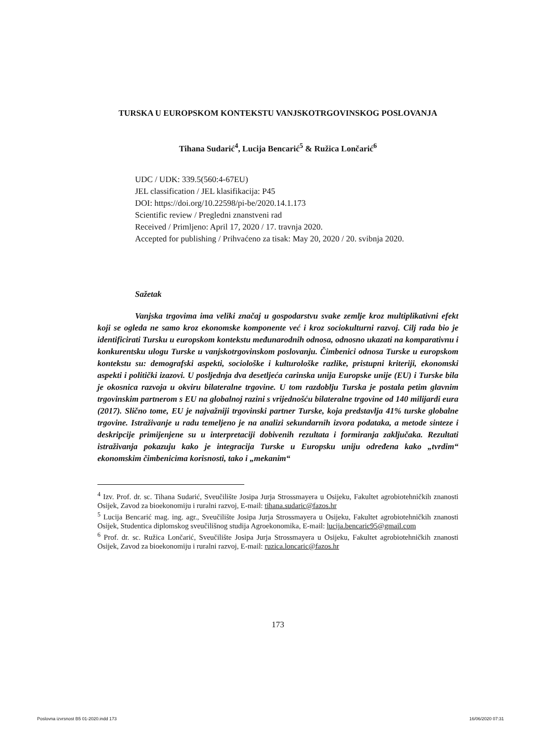TURSKA U EUROPSKOM KONTEKSTU VANJSKOTRGOVINSKOG POSLOVANJA
Tihana Sudarić<sup>4</sup>, Lucija Bencarić<sup>5</sup> & Ružica Lončarić<sup>6</sup>
UDC / UDK: 339.5(560:4-67EU)
JEL classification / JEL klasifikacija: P45
DOI: https://doi.org/10.22598/pi-be/2020.14.1.173
Scientific review / Pregledni znanstveni rad
Received / Primljeno: April 17, 2020 / 17. travnja 2020.
Accepted for publishing / Prihvaćeno za tisak: May 20, 2020 / 20. svibnja 2020.
Sažetak
Vanjska trgovima ima veliki značaj u gospodarstvu svake zemlje kroz multiplikativni efekt koji se ogleda ne samo kroz ekonomske komponente već i kroz sociokulturni razvoj. Cilj rada bio je identificirati Tursku u europskom kontekstu međunarodnih odnosa, odnosno ukazati na komparativnu i konkurentsku ulogu Turske u vanjskotrgovinskom poslovanju. Čimbenici odnosa Turske u europskom kontekstu su: demografski aspekti, sociološke i kulturološke razlike, pristupni kriteriji, ekonomski aspekti i politički izazovi. U posljednja dva desetljeća carinska unija Europske unije (EU) i Turske bila je okosnica razvoja u okviru bilateralne trgovine. U tom razdoblju Turska je postala petim glavnim trgovinskim partnerom s EU na globalnoj razini s vrijednošću bilateralne trgovine od 140 milijardi eura (2017). Slično tome, EU je najvažniji trgovinski partner Turske, koja predstavlja 41% turske globalne trgovine. Istraživanje u radu temeljeno je na analizi sekundarnih izvora podataka, a metode sinteze i deskripcije primijenjene su u interpretaciji dobivenih rezultata i formiranja zaključaka. Rezultati istraživanja pokazuju kako je integracija Turske u Europsku uniju određena kako „tvrdim“ ekonomskim čimbenicima korisnosti, tako i „mekanim“
<sup>4</sup> Izv. Prof. dr. sc. Tihana Sudarić, Sveučilište Josipa Jurja Strossmayera u Osijeku, Fakultet agrobiotehničkih znanosti Osijek, Zavod za bioekonomiju i ruralni razvoj, E-mail: tihana.sudaric@fazos.hr
<sup>5</sup> Lucija Bencarić mag. ing. agr., Sveučilište Josipa Jurja Strossmayera u Osijeku, Fakultet agrobiotehničkih znanosti Osijek, Studentica diplomskog sveučilišnog studija Agroekonomika, E-mail: lucija.bencaric95@gmail.com
<sup>6</sup> Prof. dr. sc. Ružica Lončarić, Sveučilište Josipa Jurja Strossmayera u Osijeku, Fakultet agrobiotehničkih znanosti Osijek, Zavod za bioekonomiju i ruralni razvoj, E-mail: ruzica.loncaric@fazos.hr
173
Poslovna izvrsnost B5 01-2020.indd 173 16/06/2020 07:31